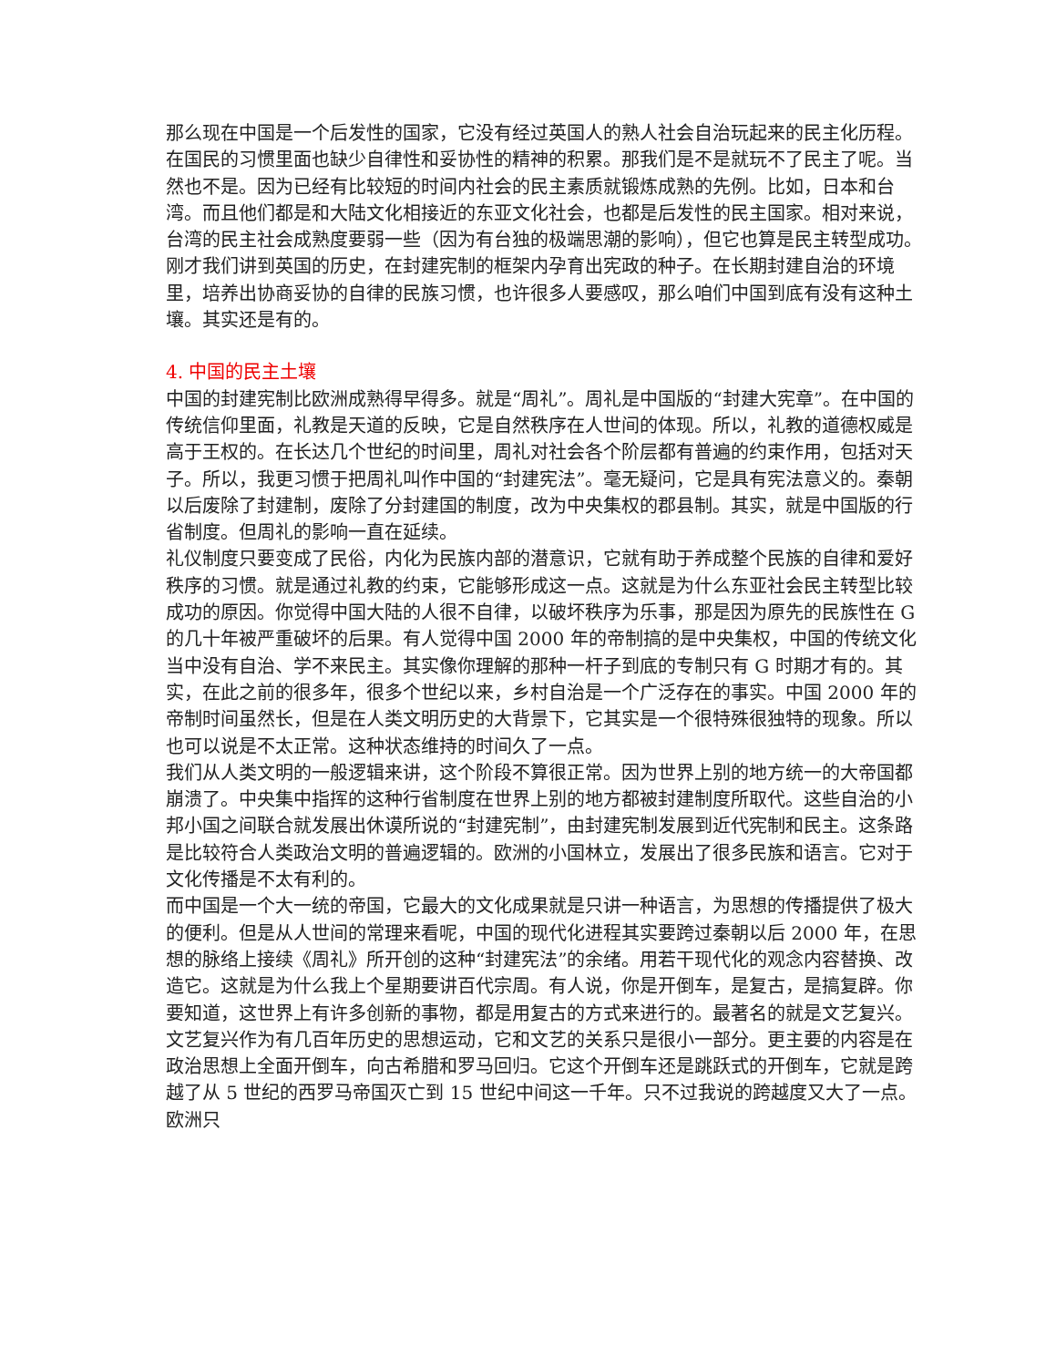那么现在中国是一个后发性的国家，它没有经过英国人的熟人社会自治玩起来的民主化历程。在国民的习惯里面也缺少自律性和妥协性的精神的积累。那我们是不是就玩不了民主了呢。当然也不是。因为已经有比较短的时间内社会的民主素质就锻炼成熟的先例。比如，日本和台湾。而且他们都是和大陆文化相接近的东亚文化社会，也都是后发性的民主国家。相对来说，台湾的民主社会成熟度要弱一些（因为有台独的极端思潮的影响），但它也算是民主转型成功。
刚才我们讲到英国的历史，在封建宪制的框架内孕育出宪政的种子。在长期封建自治的环境里，培养出协商妥协的自律的民族习惯，也许很多人要感叹，那么咱们中国到底有没有这种土壤。其实还是有的。
4. 中国的民主土壤
中国的封建宪制比欧洲成熟得早得多。就是“周礼”。周礼是中国版的“封建大宪章”。在中国的传统信仰里面，礼教是天道的反映，它是自然秩序在人世间的体现。所以，礼教的道德权威是高于王权的。在长达几个世纪的时间里，周礼对社会各个阶层都有普遍的约束作用，包括对天子。所以，我更习惯于把周礼叫作中国的“封建宪法”。毫无疑问，它是具有宪法意义的。秦朝以后废除了封建制，废除了分封建国的制度，改为中央集权的郡县制。其实，就是中国版的行省制度。但周礼的影响一直在延续。
礼仪制度只要变成了民俗，内化为民族内部的潜意识，它就有助于养成整个民族的自律和爱好秩序的习惯。就是通过礼教的约束，它能够形成这一点。这就是为什么东亚社会民主转型比较成功的原因。你觉得中国大陆的人很不自律，以破坏秩序为乐事，那是因为原先的民族性在 G 的几十年被严重破坏的后果。有人觉得中国 2000 年的帝制搞的是中央集权，中国的传统文化当中没有自治、学不来民主。其实像你理解的那种一杆子到底的专制只有 G 时期才有的。其实，在此之前的很多年，很多个世纪以来，乡村自治是一个广泛存在的事实。中国 2000 年的帝制时间虽然长，但是在人类文明历史的大背景下，它其实是一个很特殊很独特的现象。所以也可以说是不太正常。这种状态维持的时间久了一点。
我们从人类文明的一般逻辑来讲，这个阶段不算很正常。因为世界上别的地方统一的大帝国都崩溃了。中央集中指挥的这种行省制度在世界上别的地方都被封建制度所取代。这些自治的小邦小国之间联合就发展出休谟所说的“封建宪制”，由封建宪制发展到近代宪制和民主。这条路是比较符合人类政治文明的普遍逻辑的。欧洲的小国林立，发展出了很多民族和语言。它对于文化传播是不太有利的。
而中国是一个大一统的帝国，它最大的文化成果就是只讲一种语言，为思想的传播提供了极大的便利。但是从人世间的常理来看呢，中国的现代化进程其实要跨过秦朝以后 2000 年，在思想的脉络上接续《周礼》所开创的这种“封建宪法”的余绪。用若干现代化的观念内容替换、改造它。这就是为什么我上个星期要讲百代宗周。有人说，你是开倒车，是复古，是搞复辟。你要知道，这世界上有许多创新的事物，都是用复古的方式来进行的。最著名的就是文艺复兴。文艺复兴作为有几百年历史的思想运动，它和文艺的关系只是很小一部分。更主要的内容是在政治思想上全面开倒车，向古希腊和罗马回归。它这个开倒车还是跳跃式的开倒车，它就是跨越了从 5 世纪的西罗马帝国灭亡到 15 世纪中间这一千年。只不过我说的跨越度又大了一点。欧洲只